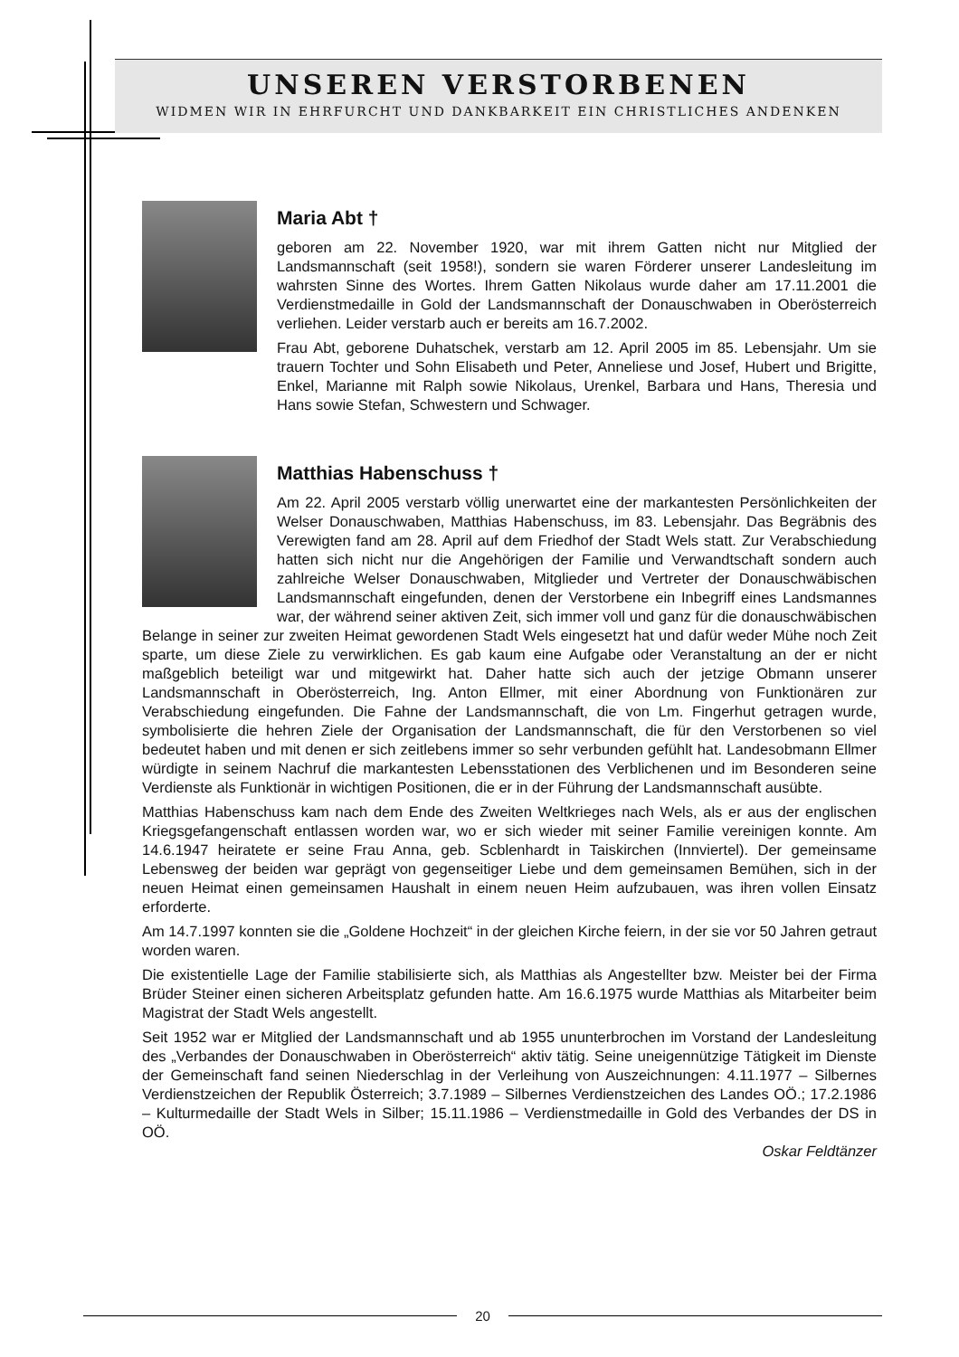UNSEREN VERSTORBENEN
WIDMEN WIR IN EHRFURCHT UND DANKBARKEIT EIN CHRISTLICHES ANDENKEN
Maria Abt †
geboren am 22. November 1920, war mit ihrem Gatten nicht nur Mitglied der Landsmannschaft (seit 1958!), sondern sie waren Förderer unserer Landesleitung im wahrsten Sinne des Wortes. Ihrem Gatten Nikolaus wurde daher am 17.11.2001 die Verdienstmedaille in Gold der Landsmannschaft der Donauschwaben in Oberösterreich verliehen. Leider verstarb auch er bereits am 16.7.2002.
Frau Abt, geborene Duhatschek, verstarb am 12. April 2005 im 85. Lebensjahr. Um sie trauern Tochter und Sohn Elisabeth und Peter, Anneliese und Josef, Hubert und Brigitte, Enkel, Marianne mit Ralph sowie Nikolaus, Urenkel, Barbara und Hans, Theresia und Hans sowie Stefan, Schwestern und Schwager.
Matthias Habenschuss †
Am 22. April 2005 verstarb völlig unerwartet eine der markantesten Persönlichkeiten der Welser Donauschwaben, Matthias Habenschuss, im 83. Lebensjahr. Das Begräbnis des Verewigten fand am 28. April auf dem Friedhof der Stadt Wels statt. Zur Verabschiedung hatten sich nicht nur die Angehörigen der Familie und Verwandtschaft sondern auch zahlreiche Welser Donauschwaben, Mitglieder und Vertreter der Donauschwäbischen Landsmannschaft eingefunden, denen der Verstorbene ein Inbegriff eines Landsmannes war, der während seiner aktiven Zeit, sich immer voll und ganz für die donauschwäbischen Belange in seiner zur zweiten Heimat gewordenen Stadt Wels eingesetzt hat und dafür weder Mühe noch Zeit sparte, um diese Ziele zu verwirklichen. Es gab kaum eine Aufgabe oder Veranstaltung an der er nicht maßgeblich beteiligt war und mitgewirkt hat. Daher hatte sich auch der jetzige Obmann unserer Landsmannschaft in Oberösterreich, Ing. Anton Ellmer, mit einer Abordnung von Funktionären zur Verabschiedung eingefunden. Die Fahne der Landsmannschaft, die von Lm. Fingerhut getragen wurde, symbolisierte die hehren Ziele der Organisation der Landsmannschaft, die für den Verstorbenen so viel bedeutet haben und mit denen er sich zeitlebens immer so sehr verbunden gefühlt hat. Landesobmann Ellmer würdigte in seinem Nachruf die markantesten Lebensstationen des Verblichenen und im Besonderen seine Verdienste als Funktionär in wichtigen Positionen, die er in der Führung der Landsmannschaft ausübte.
Matthias Habenschuss kam nach dem Ende des Zweiten Weltkrieges nach Wels, als er aus der englischen Kriegsgefangenschaft entlassen worden war, wo er sich wieder mit seiner Familie vereinigen konnte. Am 14.6.1947 heiratete er seine Frau Anna, geb. Scblenhardt in Taiskirchen (Innviertel). Der gemeinsame Lebensweg der beiden war geprägt von gegenseitiger Liebe und dem gemeinsamen Bemühen, sich in der neuen Heimat einen gemeinsamen Haushalt in einem neuen Heim aufzubauen, was ihren vollen Einsatz erforderte.
Am 14.7.1997 konnten sie die „Goldene Hochzeit“ in der gleichen Kirche feiern, in der sie vor 50 Jahren getraut worden waren.
Die existentielle Lage der Familie stabilisierte sich, als Matthias als Angestellter bzw. Meister bei der Firma Brüder Steiner einen sicheren Arbeitsplatz gefunden hatte. Am 16.6.1975 wurde Matthias als Mitarbeiter beim Magistrat der Stadt Wels angestellt.
Seit 1952 war er Mitglied der Landsmannschaft und ab 1955 ununterbrochen im Vorstand der Landesleitung des „Verbandes der Donauschwaben in Oberösterreich“ aktiv tätig. Seine uneigennützige Tätigkeit im Dienste der Gemeinschaft fand seinen Niederschlag in der Verleihung von Auszeichnungen: 4.11.1977 – Silbernes Verdienstzeichen der Republik Österreich; 3.7.1989 – Silbernes Verdienstzeichen des Landes OÖ.; 17.2.1986 – Kulturmedaille der Stadt Wels in Silber; 15.11.1986 – Verdienstmedaille in Gold des Verbandes der DS in OÖ.
Oskar Feldtänzer
20